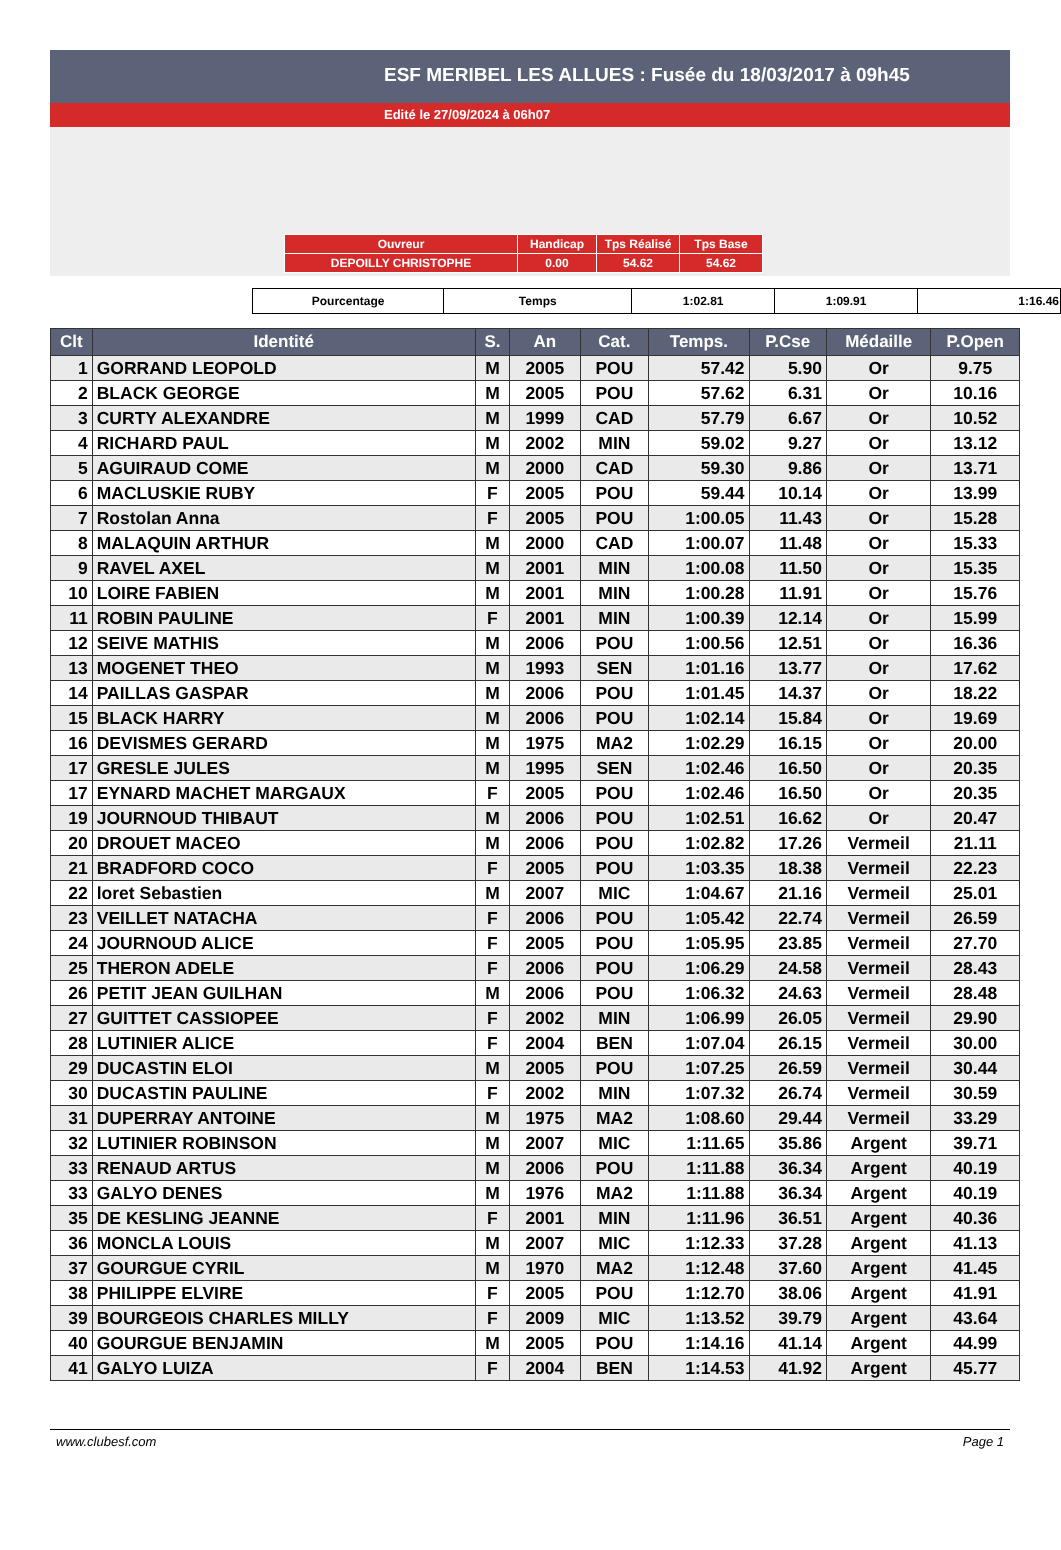ESF MERIBEL LES ALLUES : Fusée du 18/03/2017 à 09h45
Edité le 27/09/2024 à 06h07
| Ouvreur | Handicap | Tps Réalisé | Tps Base |
| DEPOILLY CHRISTOPHE | 0.00 | 54.62 | 54.62 |
| Pourcentage | Temps | 1:02.81 | 1:09.91 | 1:16.46 |
| Clt | Identité | S. | An | Cat. | Temps. | P.Cse | Médaille | P.Open |
| --- | --- | --- | --- | --- | --- | --- | --- | --- |
| 1 | GORRAND LEOPOLD | M | 2005 | POU | 57.42 | 5.90 | Or | 9.75 |
| 2 | BLACK GEORGE | M | 2005 | POU | 57.62 | 6.31 | Or | 10.16 |
| 3 | CURTY ALEXANDRE | M | 1999 | CAD | 57.79 | 6.67 | Or | 10.52 |
| 4 | RICHARD PAUL | M | 2002 | MIN | 59.02 | 9.27 | Or | 13.12 |
| 5 | AGUIRAUD COME | M | 2000 | CAD | 59.30 | 9.86 | Or | 13.71 |
| 6 | MACLUSKIE RUBY | F | 2005 | POU | 59.44 | 10.14 | Or | 13.99 |
| 7 | Rostolan Anna | F | 2005 | POU | 1:00.05 | 11.43 | Or | 15.28 |
| 8 | MALAQUIN ARTHUR | M | 2000 | CAD | 1:00.07 | 11.48 | Or | 15.33 |
| 9 | RAVEL AXEL | M | 2001 | MIN | 1:00.08 | 11.50 | Or | 15.35 |
| 10 | LOIRE FABIEN | M | 2001 | MIN | 1:00.28 | 11.91 | Or | 15.76 |
| 11 | ROBIN PAULINE | F | 2001 | MIN | 1:00.39 | 12.14 | Or | 15.99 |
| 12 | SEIVE MATHIS | M | 2006 | POU | 1:00.56 | 12.51 | Or | 16.36 |
| 13 | MOGENET THEO | M | 1993 | SEN | 1:01.16 | 13.77 | Or | 17.62 |
| 14 | PAILLAS GASPAR | M | 2006 | POU | 1:01.45 | 14.37 | Or | 18.22 |
| 15 | BLACK HARRY | M | 2006 | POU | 1:02.14 | 15.84 | Or | 19.69 |
| 16 | DEVISMES GERARD | M | 1975 | MA2 | 1:02.29 | 16.15 | Or | 20.00 |
| 17 | GRESLE JULES | M | 1995 | SEN | 1:02.46 | 16.50 | Or | 20.35 |
| 17 | EYNARD MACHET MARGAUX | F | 2005 | POU | 1:02.46 | 16.50 | Or | 20.35 |
| 19 | JOURNOUD THIBAUT | M | 2006 | POU | 1:02.51 | 16.62 | Or | 20.47 |
| 20 | DROUET MACEO | M | 2006 | POU | 1:02.82 | 17.26 | Vermeil | 21.11 |
| 21 | BRADFORD COCO | F | 2005 | POU | 1:03.35 | 18.38 | Vermeil | 22.23 |
| 22 | loret Sebastien | M | 2007 | MIC | 1:04.67 | 21.16 | Vermeil | 25.01 |
| 23 | VEILLET NATACHA | F | 2006 | POU | 1:05.42 | 22.74 | Vermeil | 26.59 |
| 24 | JOURNOUD ALICE | F | 2005 | POU | 1:05.95 | 23.85 | Vermeil | 27.70 |
| 25 | THERON ADELE | F | 2006 | POU | 1:06.29 | 24.58 | Vermeil | 28.43 |
| 26 | PETIT JEAN GUILHAN | M | 2006 | POU | 1:06.32 | 24.63 | Vermeil | 28.48 |
| 27 | GUITTET CASSIOPEE | F | 2002 | MIN | 1:06.99 | 26.05 | Vermeil | 29.90 |
| 28 | LUTINIER ALICE | F | 2004 | BEN | 1:07.04 | 26.15 | Vermeil | 30.00 |
| 29 | DUCASTIN ELOI | M | 2005 | POU | 1:07.25 | 26.59 | Vermeil | 30.44 |
| 30 | DUCASTIN PAULINE | F | 2002 | MIN | 1:07.32 | 26.74 | Vermeil | 30.59 |
| 31 | DUPERRAY ANTOINE | M | 1975 | MA2 | 1:08.60 | 29.44 | Vermeil | 33.29 |
| 32 | LUTINIER ROBINSON | M | 2007 | MIC | 1:11.65 | 35.86 | Argent | 39.71 |
| 33 | RENAUD ARTUS | M | 2006 | POU | 1:11.88 | 36.34 | Argent | 40.19 |
| 33 | GALYO DENES | M | 1976 | MA2 | 1:11.88 | 36.34 | Argent | 40.19 |
| 35 | DE KESLING JEANNE | F | 2001 | MIN | 1:11.96 | 36.51 | Argent | 40.36 |
| 36 | MONCLA LOUIS | M | 2007 | MIC | 1:12.33 | 37.28 | Argent | 41.13 |
| 37 | GOURGUE CYRIL | M | 1970 | MA2 | 1:12.48 | 37.60 | Argent | 41.45 |
| 38 | PHILIPPE ELVIRE | F | 2005 | POU | 1:12.70 | 38.06 | Argent | 41.91 |
| 39 | BOURGEOIS CHARLES MILLY | F | 2009 | MIC | 1:13.52 | 39.79 | Argent | 43.64 |
| 40 | GOURGUE BENJAMIN | M | 2005 | POU | 1:14.16 | 41.14 | Argent | 44.99 |
| 41 | GALYO LUIZA | F | 2004 | BEN | 1:14.53 | 41.92 | Argent | 45.77 |
www.clubesf.com Page 1